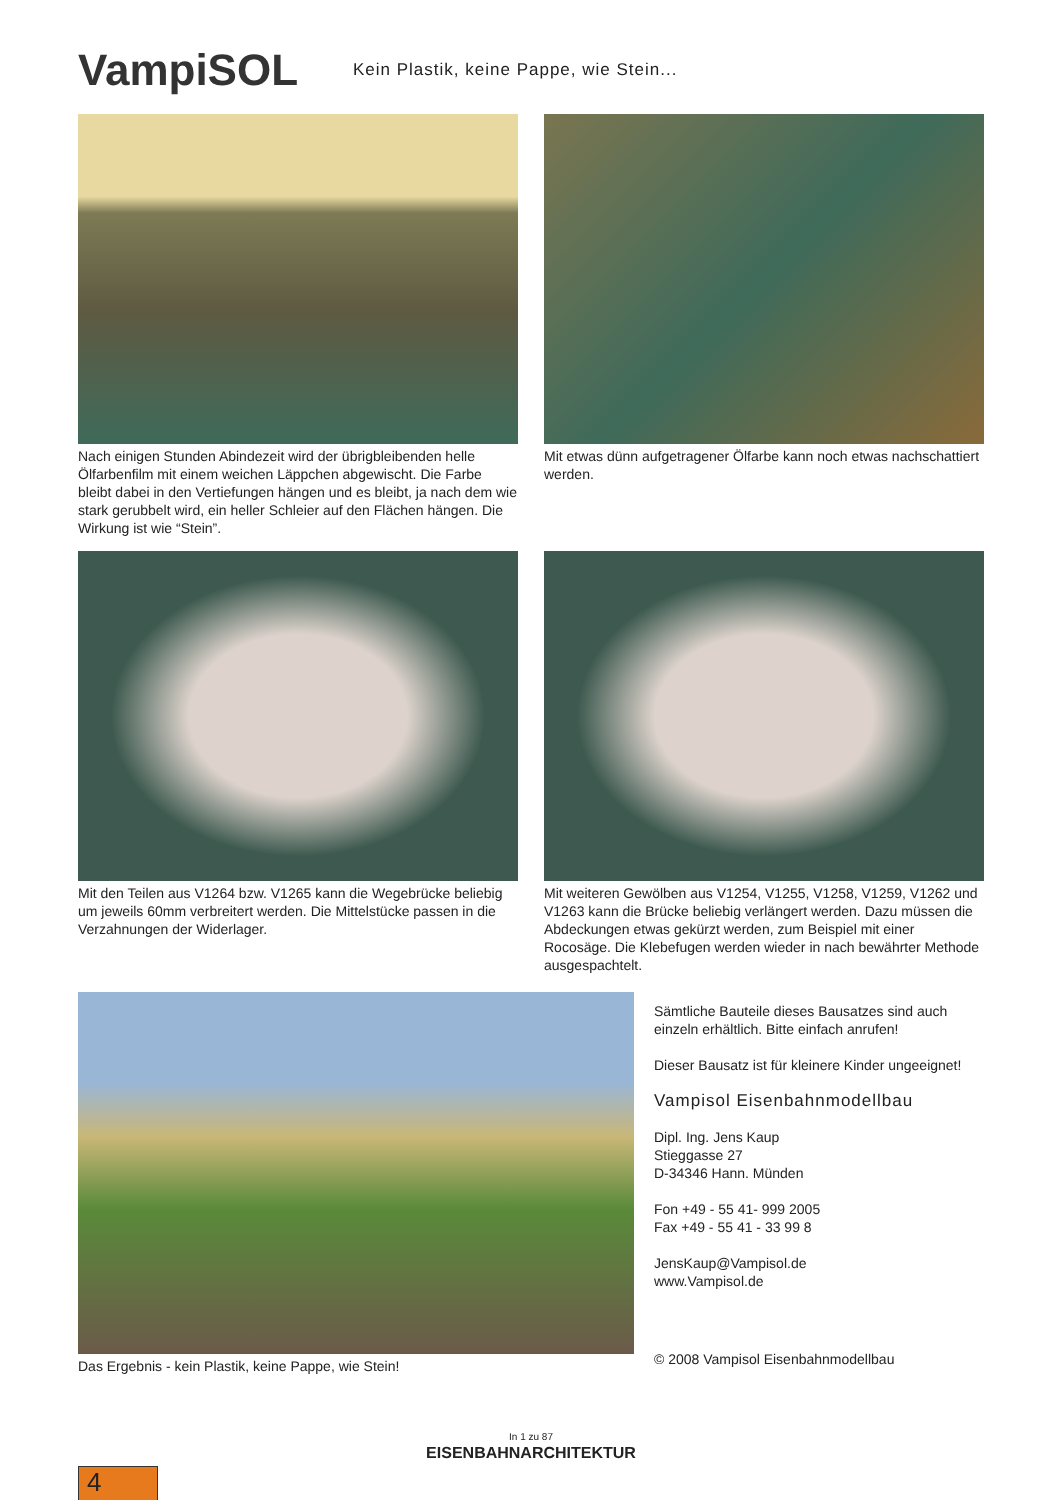VampiSOL
Kein Plastik, keine Pappe, wie Stein...
Nach einigen Stunden Abindezeit wird der übrigbleibenden helle Ölfarbenfilm mit einem weichen Läppchen abgewischt. Die Farbe bleibt dabei in den Vertiefungen hängen und es bleibt, ja nach dem wie stark gerubbelt wird, ein heller Schleier auf den Flächen hängen. Die Wirkung ist wie “Stein”.
Mit etwas dünn aufgetragener Ölfarbe kann noch etwas nachschattiert werden.
Mit den Teilen aus V1264 bzw. V1265 kann die Wegebrücke beliebig um jeweils 60mm verbreitert werden. Die Mittelstücke passen in die Verzahnungen der Widerlager.
Mit weiteren Gewölben aus V1254, V1255, V1258, V1259, V1262 und V1263 kann die Brücke beliebig verlängert werden. Dazu müssen die Abdeckungen etwas gekürzt werden, zum Beispiel mit einer Rocosäge. Die Klebefugen werden wieder in nach bewährter Methode ausgespachtelt.
Das Ergebnis - kein Plastik, keine Pappe, wie Stein!
Sämtliche Bauteile dieses Bausatzes sind auch einzeln erhältlich. Bitte einfach anrufen!
Dieser Bausatz ist für kleinere Kinder ungeeignet!
Vampisol Eisenbahnmodellbau
Dipl. Ing. Jens Kaup
Stieggasse 27
D-34346 Hann. Münden
Fon +49 - 55 41- 999 2005
Fax +49 - 55 41 - 33 99 8
JensKaup@Vampisol.de
www.Vampisol.de
© 2008 Vampisol Eisenbahnmodellbau
In 1 zu 87
EISENBAHNARCHITEKTUR
4